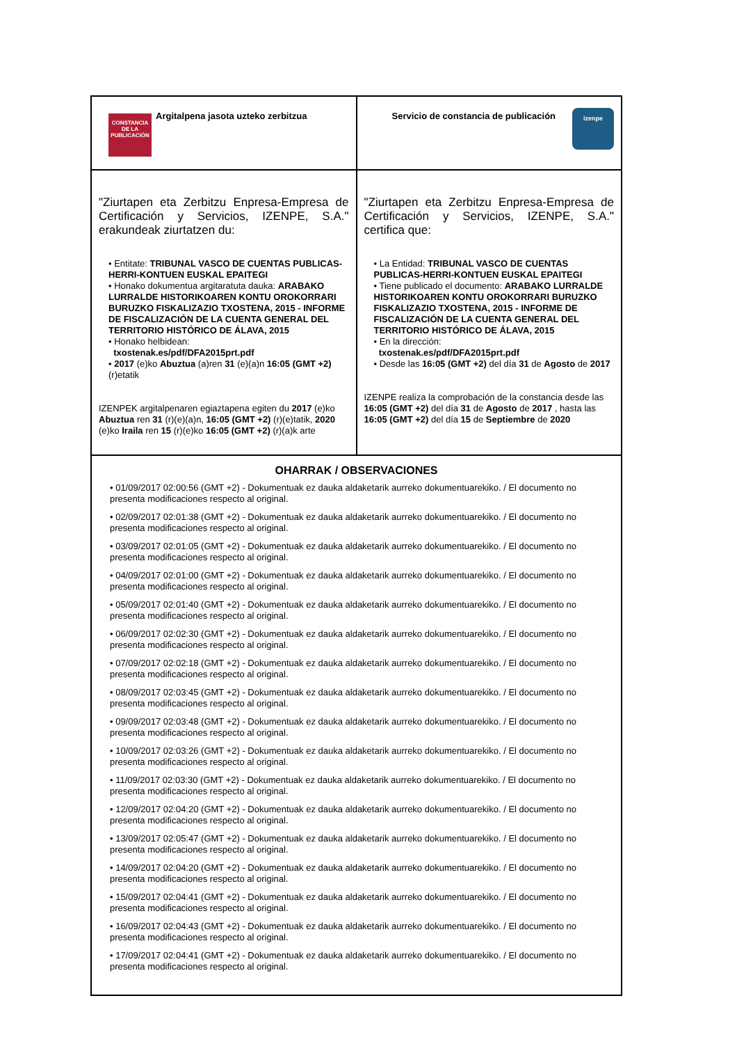| CONSTANCIA DE LA PUBLICACIÓN Argitalpena jasota uzteko zerbitzua | izenpe Servicio de constancia de publicación |
| "Ziurtapen eta Zerbitzu Enpresa-Empresa de Certificación y Servicios, IZENPE, S.A." erakundeak ziurtatzen du: • Entitate: TRIBUNAL VASCO DE CUENTAS PUBLICAS-HERRI-KONTUEN EUSKAL EPAITEGI • Honako dokumentua argitaratuta dauka: ARABAKO LURRALDE HISTORIKOAREN KONTU OROKORRARI BURUZKO FISKALIZAZIO TXOSTENA, 2015 - INFORME DE FISCALIZACIÓN DE LA CUENTA GENERAL DEL TERRITORIO HISTÓRICO DE ÁLAVA, 2015 • Honako helbidean: txostenak.es/pdf/DFA2015prt.pdf • 2017 (e)ko Abuztua (a)ren 31 (e)(a)n 16:05 (GMT +2) (r)etatik IZENPEK argitalpenaren egiaztapena egiten du 2017 (e)ko Abuztua ren 31 (r)(e)(a)n, 16:05 (GMT +2) (r)(e)tatik, 2020 (e)ko Iraila ren 15 (r)(e)ko 16:05 (GMT +2) (r)(a)k arte | "Ziurtapen eta Zerbitzu Enpresa-Empresa de Certificación y Servicios, IZENPE, S.A." certifica que: • La Entidad: TRIBUNAL VASCO DE CUENTAS PUBLICAS-HERRI-KONTUEN EUSKAL EPAITEGI • Tiene publicado el documento: ARABAKO LURRALDE HISTORIKOAREN KONTU OROKORRARI BURUZKO FISKALIZAZIO TXOSTENA, 2015 - INFORME DE FISCALIZACIÓN DE LA CUENTA GENERAL DEL TERRITORIO HISTÓRICO DE ÁLAVA, 2015 • En la dirección: txostenak.es/pdf/DFA2015prt.pdf • Desde las 16:05 (GMT +2) del día 31 de Agosto de 2017 IZENPE realiza la comprobación de la constancia desde las 16:05 (GMT +2) del día 31 de Agosto de 2017 , hasta las 16:05 (GMT +2) del día 15 de Septiembre de 2020 |
| OHARRAK / OBSERVACIONES • 01/09/2017 02:00:56 (GMT +2) - Dokumentuak ez dauka aldaketarik aurreko dokumentuarekiko. / El documento no presenta modificaciones respecto al original. • 02/09/2017 02:01:38 (GMT +2) - Dokumentuak ez dauka aldaketarik aurreko dokumentuarekiko. / El documento no presenta modificaciones respecto al original. • 03/09/2017 02:01:05 (GMT +2) - Dokumentuak ez dauka aldaketarik aurreko dokumentuarekiko. / El documento no presenta modificaciones respecto al original. • 04/09/2017 02:01:00 (GMT +2) - Dokumentuak ez dauka aldaketarik aurreko dokumentuarekiko. / El documento no presenta modificaciones respecto al original. • 05/09/2017 02:01:40 (GMT +2) - Dokumentuak ez dauka aldaketarik aurreko dokumentuarekiko. / El documento no presenta modificaciones respecto al original. • 06/09/2017 02:02:30 (GMT +2) - Dokumentuak ez dauka aldaketarik aurreko dokumentuarekiko. / El documento no presenta modificaciones respecto al original. • 07/09/2017 02:02:18 (GMT +2) - Dokumentuak ez dauka aldaketarik aurreko dokumentuarekiko. / El documento no presenta modificaciones respecto al original. • 08/09/2017 02:03:45 (GMT +2) - Dokumentuak ez dauka aldaketarik aurreko dokumentuarekiko. / El documento no presenta modificaciones respecto al original. • 09/09/2017 02:03:48 (GMT +2) - Dokumentuak ez dauka aldaketarik aurreko dokumentuarekiko. / El documento no presenta modificaciones respecto al original. • 10/09/2017 02:03:26 (GMT +2) - Dokumentuak ez dauka aldaketarik aurreko dokumentuarekiko. / El documento no presenta modificaciones respecto al original. • 11/09/2017 02:03:30 (GMT +2) - Dokumentuak ez dauka aldaketarik aurreko dokumentuarekiko. / El documento no presenta modificaciones respecto al original. • 12/09/2017 02:04:20 (GMT +2) - Dokumentuak ez dauka aldaketarik aurreko dokumentuarekiko. / El documento no presenta modificaciones respecto al original. • 13/09/2017 02:05:47 (GMT +2) - Dokumentuak ez dauka aldaketarik aurreko dokumentuarekiko. / El documento no presenta modificaciones respecto al original. • 14/09/2017 02:04:20 (GMT +2) - Dokumentuak ez dauka aldaketarik aurreko dokumentuarekiko. / El documento no presenta modificaciones respecto al original. • 15/09/2017 02:04:41 (GMT +2) - Dokumentuak ez dauka aldaketarik aurreko dokumentuarekiko. / El documento no presenta modificaciones respecto al original. • 16/09/2017 02:04:43 (GMT +2) - Dokumentuak ez dauka aldaketarik aurreko dokumentuarekiko. / El documento no presenta modificaciones respecto al original. • 17/09/2017 02:04:41 (GMT +2) - Dokumentuak ez dauka aldaketarik aurreko dokumentuarekiko. / El documento no presenta modificaciones respecto al original. | |